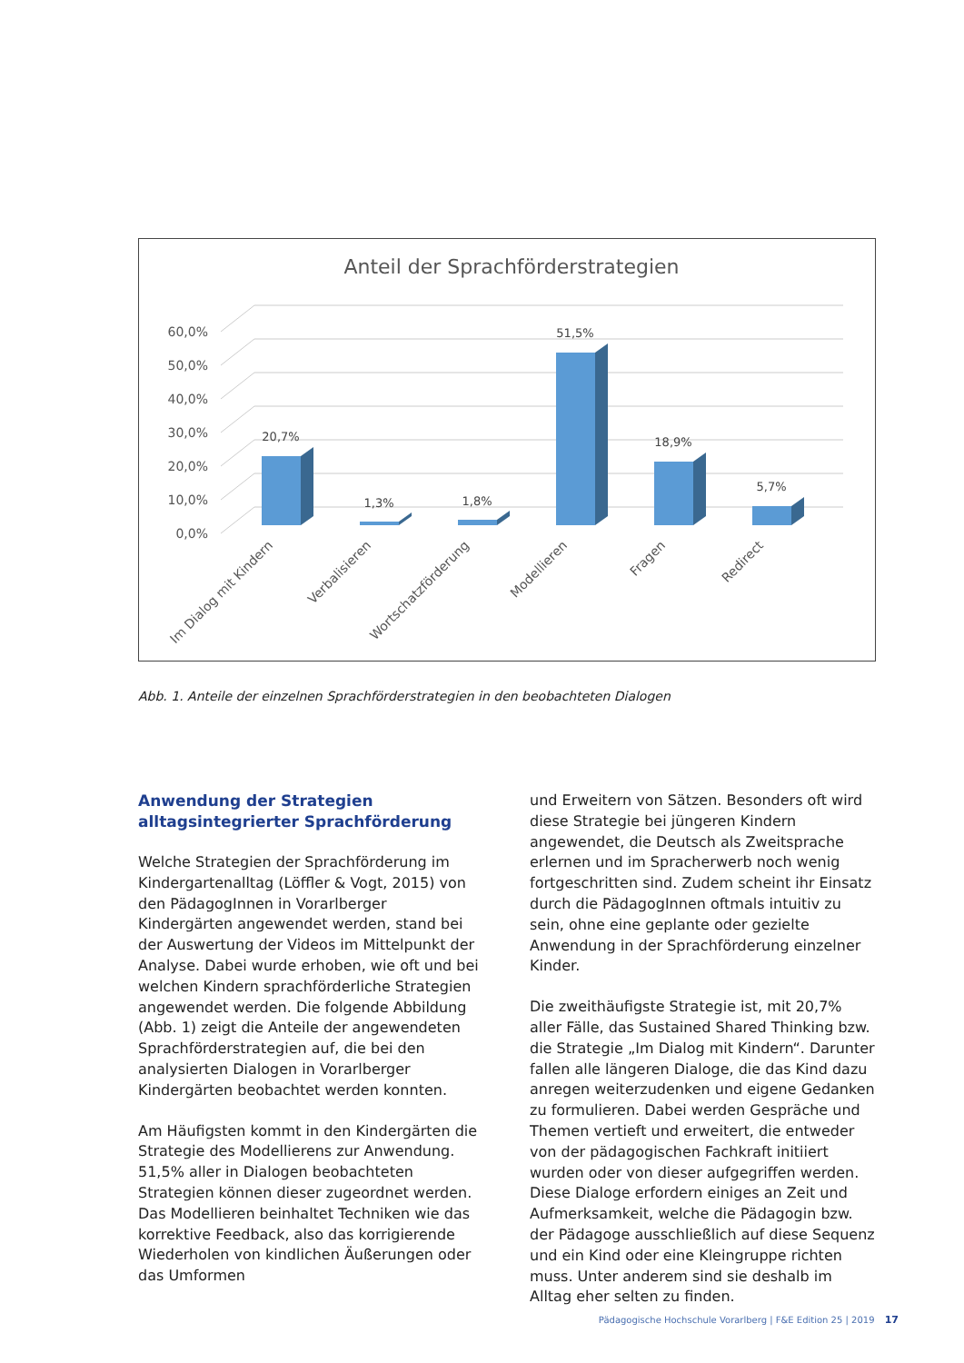Anteil der Sprachförderstrategien
60,0%
50,0%
40,0%
30,0%
20,0%
10,0%
0,0%
20,7%
1,3%
1,8%
51,5%
18,9%
5,7%
Im Dialog mit Kindern
Verbalisieren
Wortschatzförderung
Modellieren
Fragen
Redirect
Abb. 1. Anteile der einzelnen Sprachförderstrategien in den beobachteten Dialogen
Anwendung der Strategien alltagsintegrierter Sprachförderung
Welche Strategien der Sprachförderung im Kindergartenalltag (Löffler & Vogt, 2015) von den PädagogInnen in Vorarlberger Kindergärten angewendet werden, stand bei der Auswertung der Videos im Mittelpunkt der Analyse. Dabei wurde erhoben, wie oft und bei welchen Kindern sprachförderliche Strategien angewendet werden. Die folgende Abbildung (Abb. 1) zeigt die Anteile der angewendeten Sprachförderstrategien auf, die bei den analysierten Dialogen in Vorarlberger Kindergärten beobachtet werden konnten.
Am Häufigsten kommt in den Kindergärten die Strategie des Modellierens zur Anwendung. 51,5% aller in Dialogen beobachteten Strategien können dieser zugeordnet werden. Das Modellieren beinhaltet Techniken wie das korrektive Feedback, also das korrigierende Wiederholen von kindlichen Äußerungen oder das Umformen
und Erweitern von Sätzen. Besonders oft wird diese Strategie bei jüngeren Kindern angewendet, die Deutsch als Zweitsprache erlernen und im Spracherwerb noch wenig fortgeschritten sind. Zudem scheint ihr Einsatz durch die PädagogInnen oftmals intuitiv zu sein, ohne eine geplante oder gezielte Anwendung in der Sprachförderung einzelner Kinder.
Die zweithäufigste Strategie ist, mit 20,7% aller Fälle, das Sustained Shared Thinking bzw. die Strategie „Im Dialog mit Kindern“. Darunter fallen alle längeren Dialoge, die das Kind dazu anregen weiterzudenken und eigene Gedanken zu formulieren. Dabei werden Gespräche und Themen vertieft und erweitert, die entweder von der pädagogischen Fachkraft initiiert wurden oder von dieser aufgegriffen werden. Diese Dialoge erfordern einiges an Zeit und Aufmerksamkeit, welche die Pädagogin bzw. der Pädagoge ausschließlich auf diese Sequenz und ein Kind oder eine Kleingruppe richten muss. Unter anderem sind sie deshalb im Alltag eher selten zu finden.
Pädagogische Hochschule Vorarlberg | F&E Edition 25 | 2019 17